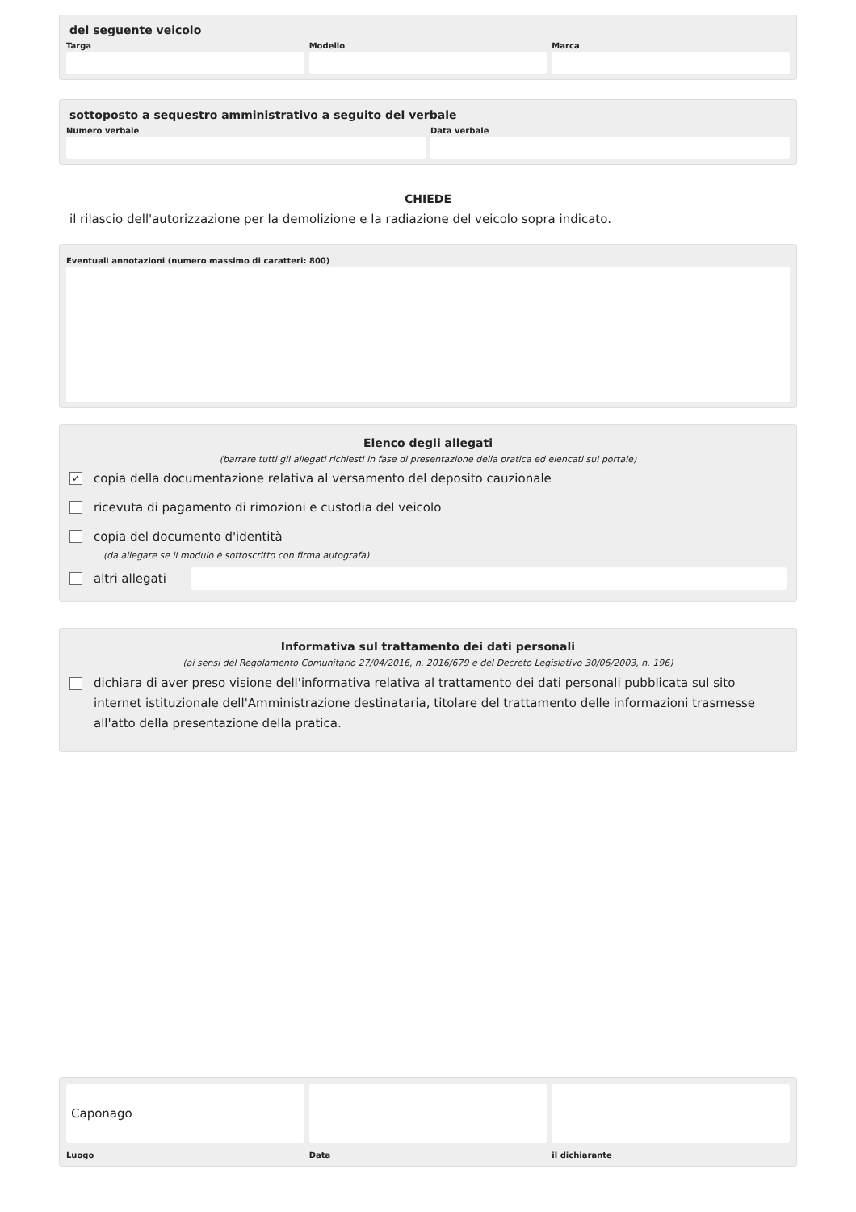del seguente veicolo
Targa Modello Marca
sottoposto a sequestro amministrativo a seguito del verbale
Numero verbale Data verbale
CHIEDE
il rilascio dell'autorizzazione per la demolizione e la radiazione del veicolo sopra indicato.
Eventuali annotazioni (numero massimo di caratteri: 800)
Elenco degli allegati
(barrare tutti gli allegati richiesti in fase di presentazione della pratica ed elencati sul portale)
✓ copia della documentazione relativa al versamento del deposito cauzionale
ricevuta di pagamento di rimozioni e custodia del veicolo
copia del documento d'identità
(da allegare se il modulo è sottoscritto con firma autografa)
altri allegati
Informativa sul trattamento dei dati personali
(ai sensi del Regolamento Comunitario 27/04/2016, n. 2016/679 e del Decreto Legislativo 30/06/2003, n. 196)
dichiara di aver preso visione dell'informativa relativa al trattamento dei dati personali pubblicata sul sito internet istituzionale dell'Amministrazione destinataria, titolare del trattamento delle informazioni trasmesse all'atto della presentazione della pratica.
Caponago
Luogo
Data il dichiarante